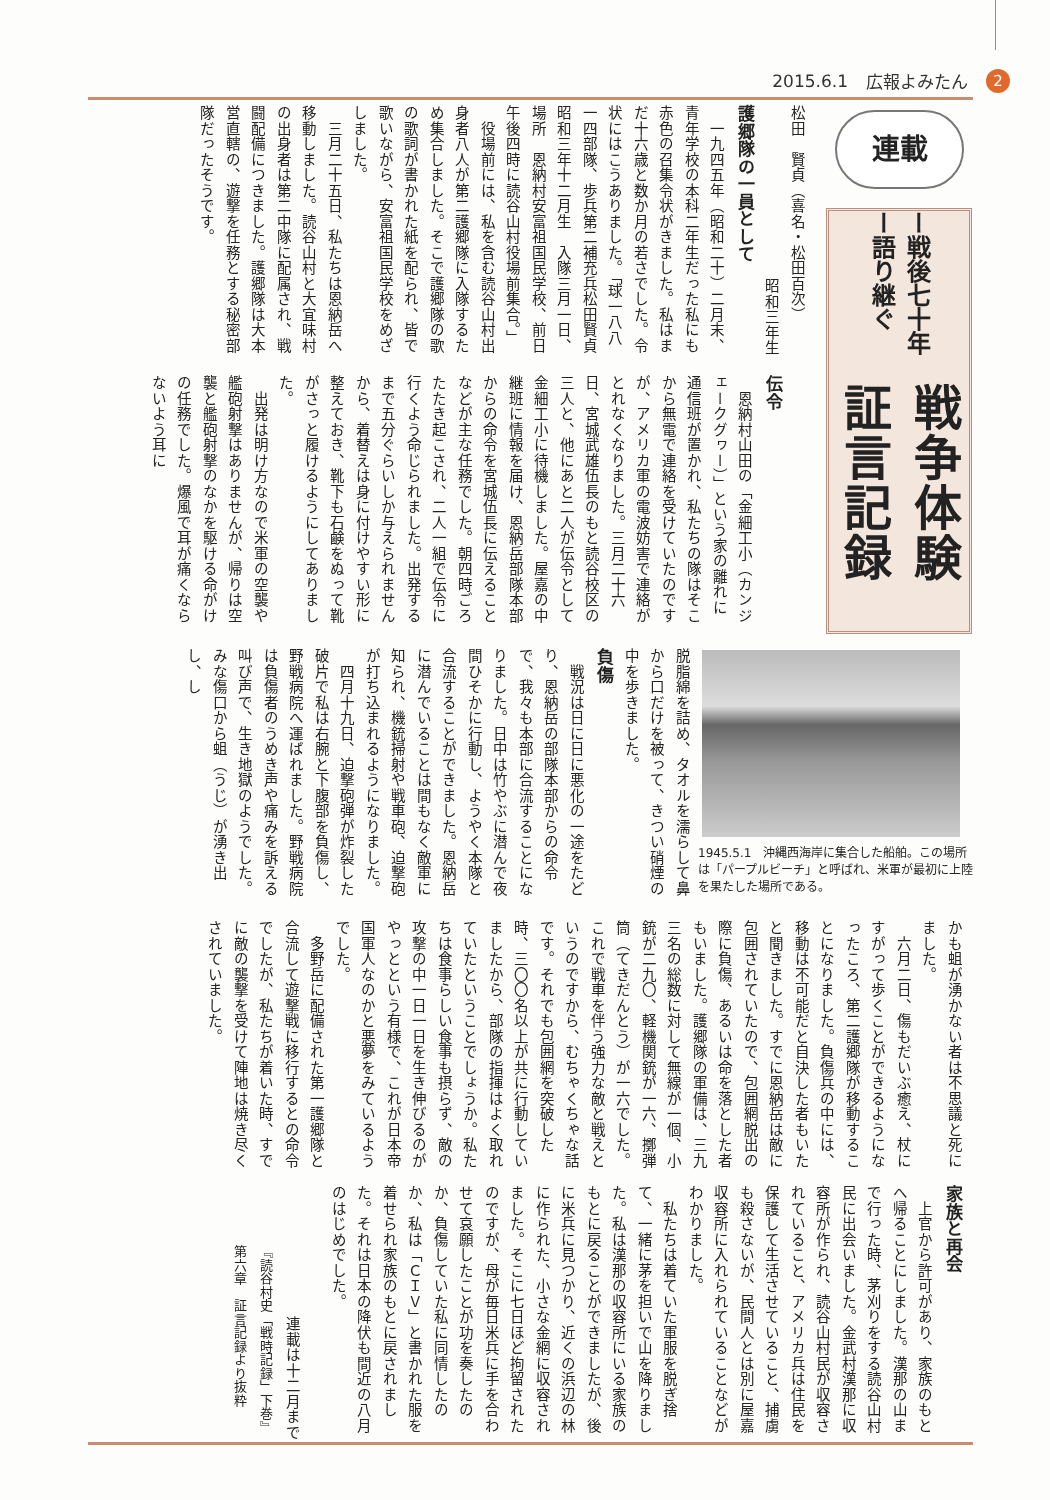2015.6.1 広報よみたん 2
連載
ー戦後七十年ー語り継ぐ
戦争体験証言記録
松田　賢貞（喜名・松田百次）
昭和三年生
護郷隊の一員として
　一九四五年（昭和二十）二月末、青年学校の本科二年生だった私にも赤色の召集令状がきました。私はまだ十六歳と数か月の若さでした。令状にはこうありました。「球一八八一四部隊、歩兵第二補充兵松田賢貞　昭和三年十二月生　入隊三月一日、場所　恩納村安富祖国民学校、前日午後四時に読谷山村役場前集合。」
　役場前には、私を含む読谷山村出身者八人が第二護郷隊に入隊するため集合しました。そこで護郷隊の歌の歌詞が書かれた紙を配られ、皆で歌いながら、安富祖国民学校をめざしました。
　三月二十五日、私たちは恩納岳へ移動しました。読谷山村と大宜味村の出身者は第二中隊に配属され、戦闘配備につきました。護郷隊は大本営直轄の、遊撃を任務とする秘密部隊だったそうです。
伝令
　恩納村山田の「金細工小（カンジェークグヮー）」という家の離れに通信班が置かれ、私たちの隊はそこから無電で連絡を受けていたのですが、アメリカ軍の電波妨害で連絡がとれなくなりました。三月二十六日、宮城武雄伍長のもと読谷校区の三人と、他にあと二人が伝令として金細工小に待機しました。屋嘉の中継班に情報を届け、恩納岳部隊本部からの命令を宮城伍長に伝えることなどが主な任務でした。朝四時ごろたたき起こされ、二人一組で伝令に行くよう命じられました。出発するまで五分ぐらいしか与えられませんから、着替えは身に付けやすい形に整えておき、靴下も石鹸をぬって靴がさっと履けるようにしてありました。
　出発は明け方なので米軍の空襲や艦砲射撃はありませんが、帰りは空襲と艦砲射撃のなかを駆ける命がけの任務でした。爆風で耳が痛くならないよう耳に
1945.5.1　沖縄西海岸に集合した船舶。この場所は「パープルビーチ」と呼ばれ、米軍が最初に上陸を果たした場所である。
脱脂綿を詰め、タオルを濡らして鼻から口だけを被って、きつい硝煙の中を歩きました。
負傷
　戦況は日に日に悪化の一途をたどり、恩納岳の部隊本部からの命令で、我々も本部に合流することになりました。日中は竹やぶに潜んで夜間ひそかに行動し、ようやく本隊と合流することができました。恩納岳に潜んでいることは間もなく敵軍に知られ、機銃掃射や戦車砲、迫撃砲が打ち込まれるようになりました。
　四月十九日、迫撃砲弾が炸裂した破片で私は右腕と下腹部を負傷し、野戦病院へ運ばれました。野戦病院は負傷者のうめき声や痛みを訴える叫び声で、生き地獄のようでした。みな傷口から蛆（うじ）が湧き出し、し
かも蛆が湧かない者は不思議と死にました。
　六月二日、傷もだいぶ癒え、杖にすがって歩くことができるようになったころ、第二護郷隊が移動することになりました。負傷兵の中には、移動は不可能だと自決した者もいたと聞きました。すでに恩納岳は敵に包囲されていたので、包囲網脱出の際に負傷、あるいは命を落とした者もいました。護郷隊の軍備は、三九三名の総数に対して無線が一個、小銃が二九〇、軽機関銃が一六、擲弾筒（てきだんとう）が一六でした。これで戦車を伴う強力な敵と戦えというのですから、むちゃくちゃな話です。それでも包囲網を突破した時、三〇〇名以上が共に行動していましたから、部隊の指揮はよく取れていたということでしょうか。私たちは食事らしい食事も摂らず、敵の攻撃の中一日一日を生き伸びるのがやっとという有様で、これが日本帝国軍人なのかと悪夢をみているようでした。
　多野岳に配備された第一護郷隊と合流して遊撃戦に移行するとの命令でしたが、私たちが着いた時、すでに敵の襲撃を受けて陣地は焼き尽くされていました。
家族と再会
　上官から許可があり、家族のもとへ帰ることにしました。漢那の山まで行った時、茅刈りをする読谷山村民に出会いました。金武村漢那に収容所が作られ、読谷山村民が収容されていること、アメリカ兵は住民を保護して生活させていること、捕虜も殺さないが、民間人とは別に屋嘉収容所に入れられていることなどがわかりました。
　私たちは着ていた軍服を脱ぎ捨て、一緒に茅を担いで山を降りました。私は漢那の収容所にいる家族のもとに戻ることができましたが、後に米兵に見つかり、近くの浜辺の林に作られた、小さな金網に収容されました。そこに七日ほど拘留されたのですが、母が毎日米兵に手を合わせて哀願したことが功を奏したのか、負傷していた私に同情したのか、私は「ＣＩＶ」と書かれた服を着せられ家族のもとに戻されました。それは日本の降伏も間近の八月のはじめでした。
連載は十二月まで
『読谷村史「戦時記録」下巻』
第六章　証言記録より抜粋